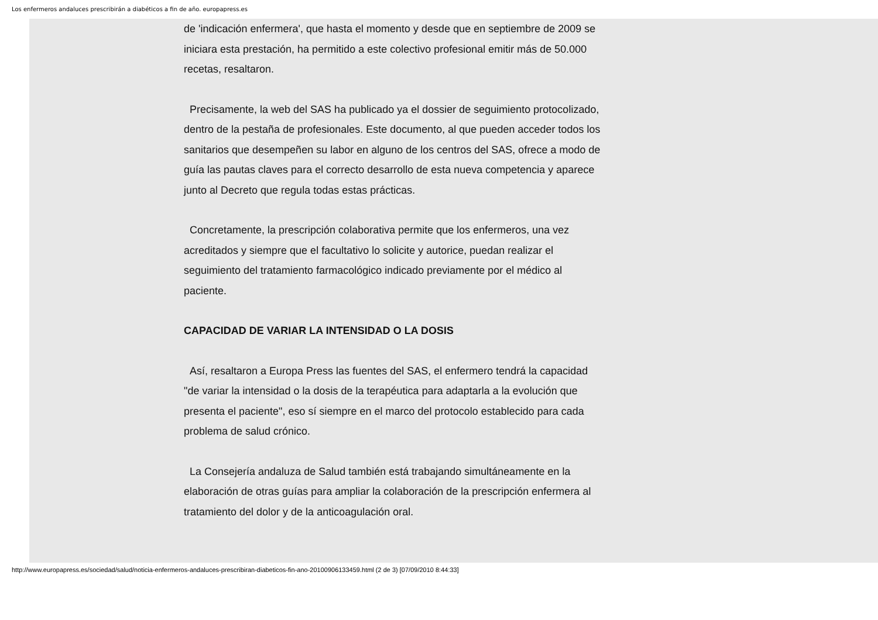Los enfermeros andaluces prescribirán a diabéticos a fin de año. europapress.es
de 'indicación enfermera', que hasta el momento y desde que en septiembre de 2009 se iniciara esta prestación, ha permitido a este colectivo profesional emitir más de 50.000 recetas, resaltaron.
Precisamente, la web del SAS ha publicado ya el dossier de seguimiento protocolizado, dentro de la pestaña de profesionales. Este documento, al que pueden acceder todos los sanitarios que desempeñen su labor en alguno de los centros del SAS, ofrece a modo de guía las pautas claves para el correcto desarrollo de esta nueva competencia y aparece junto al Decreto que regula todas estas prácticas.
Concretamente, la prescripción colaborativa permite que los enfermeros, una vez acreditados y siempre que el facultativo lo solicite y autorice, puedan realizar el seguimiento del tratamiento farmacológico indicado previamente por el médico al paciente.
CAPACIDAD DE VARIAR LA INTENSIDAD O LA DOSIS
Así, resaltaron a Europa Press las fuentes del SAS, el enfermero tendrá la capacidad "de variar la intensidad o la dosis de la terapéutica para adaptarla a la evolución que presenta el paciente", eso sí siempre en el marco del protocolo establecido para cada problema de salud crónico.
La Consejería andaluza de Salud también está trabajando simultáneamente en la elaboración de otras guías para ampliar la colaboración de la prescripción enfermera al tratamiento del dolor y de la anticoagulación oral.
http://www.europapress.es/sociedad/salud/noticia-enfermeros-andaluces-prescribiran-diabeticos-fin-ano-20100906133459.html (2 de 3) [07/09/2010 8:44:33]